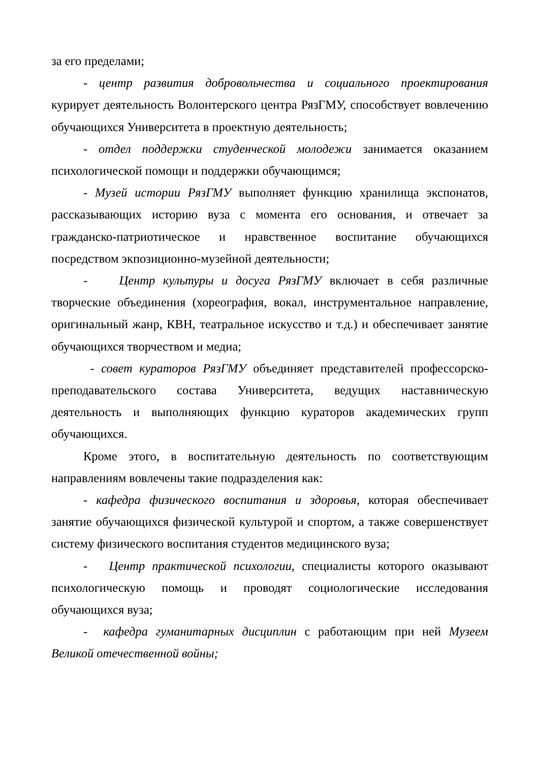за его пределами;
- центр развития добровольчества и социального проектирования курирует деятельность Волонтерского центра РязГМУ, способствует вовлечению обучающихся Университета в проектную деятельность;
- отдел поддержки студенческой молодежи занимается оказанием психологической помощи и поддержки обучающимся;
- Музей истории РязГМУ выполняет функцию хранилища экспонатов, рассказывающих историю вуза с момента его основания, и отвечает за гражданско-патриотическое и нравственное воспитание обучающихся посредством экпозиционно-музейной деятельности;
- Центр культуры и досуга РязГМУ включает в себя различные творческие объединения (хореография, вокал, инструментальное направление, оригинальный жанр, КВН, театральное искусство и т.д.) и обеспечивает занятие обучающихся творчеством и медиа;
- совет кураторов РязГМУ объединяет представителей профессорско-преподавательского состава Университета, ведущих наставническую деятельность и выполняющих функцию кураторов академических групп обучающихся.
Кроме этого, в воспитательную деятельность по соответствующим направлениям вовлечены такие подразделения как:
- кафедра физического воспитания и здоровья, которая обеспечивает занятие обучающихся физической культурой и спортом, а также совершенствует систему физического воспитания студентов медицинского вуза;
- Центр практической психологии, специалисты которого оказывают психологическую помощь и проводят социологические исследования обучающихся вуза;
- кафедра гуманитарных дисциплин с работающим при ней Музеем Великой отечественной войны;